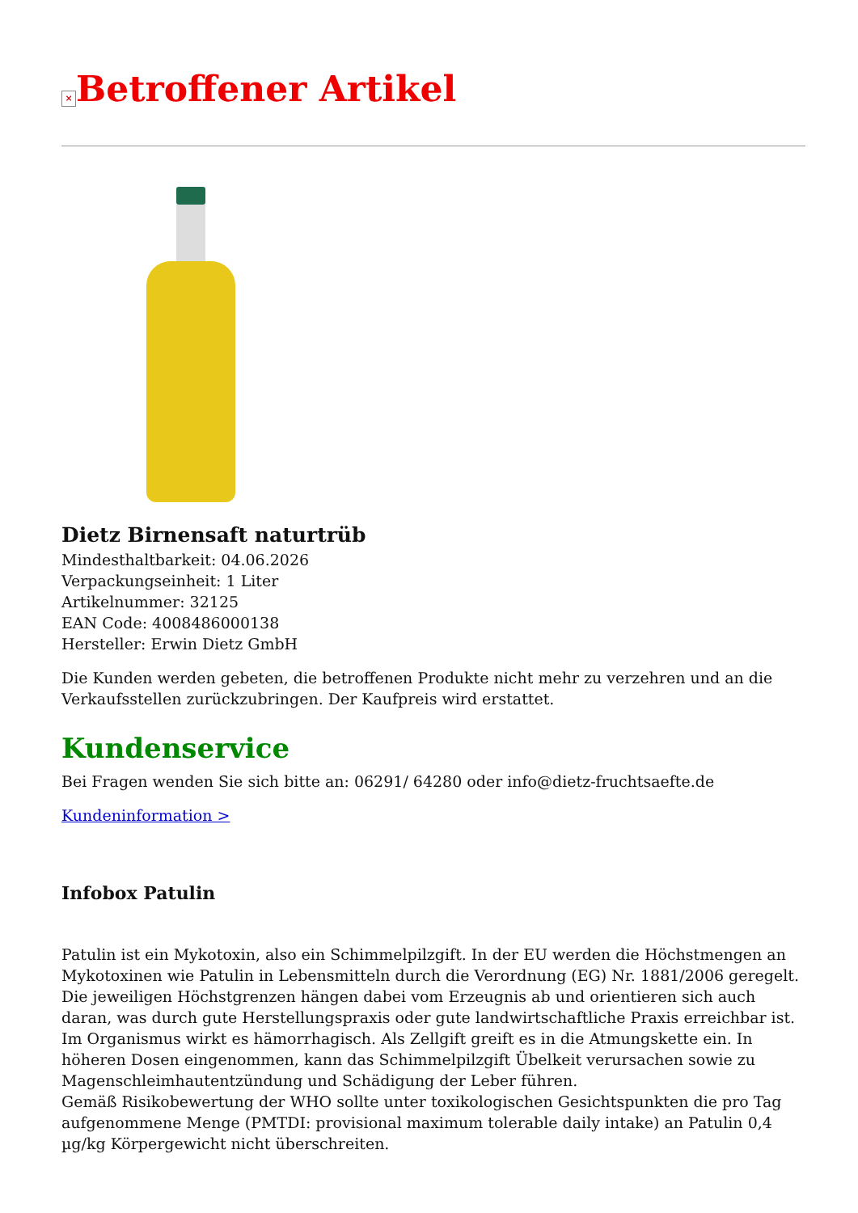× Betroffener Artikel
Dietz Birnensaft naturtrüb
Mindesthaltbarkeit: 04.06.2026
Verpackungseinheit: 1 Liter
Artikelnummer: 32125
EAN Code: 4008486000138
Hersteller: Erwin Dietz GmbH
Die Kunden werden gebeten, die betroffenen Produkte nicht mehr zu verzehren und an die Verkaufsstellen zurückzubringen. Der Kaufpreis wird erstattet.
Kundenservice
Bei Fragen wenden Sie sich bitte an: 06291/ 64280 oder info@dietz-fruchtsaefte.de
Kundeninformation >
Infobox Patulin
Patulin ist ein Mykotoxin, also ein Schimmelpilzgift. In der EU werden die Höchstmengen an Mykotoxinen wie Patulin in Lebensmitteln durch die Verordnung (EG) Nr. 1881/2006 geregelt. Die jeweiligen Höchstgrenzen hängen dabei vom Erzeugnis ab und orientieren sich auch daran, was durch gute Herstellungspraxis oder gute landwirtschaftliche Praxis erreichbar ist.
Im Organismus wirkt es hämorrhagisch. Als Zellgift greift es in die Atmungskette ein. In höheren Dosen eingenommen, kann das Schimmelpilzgift Übelkeit verursachen sowie zu Magenschleimhautentzündung und Schädigung der Leber führen.
Gemäß Risikobewertung der WHO sollte unter toxikologischen Gesichtspunkten die pro Tag aufgenommene Menge (PMTDI: provisional maximum tolerable daily intake) an Patulin 0,4 µg/kg Körpergewicht nicht überschreiten.